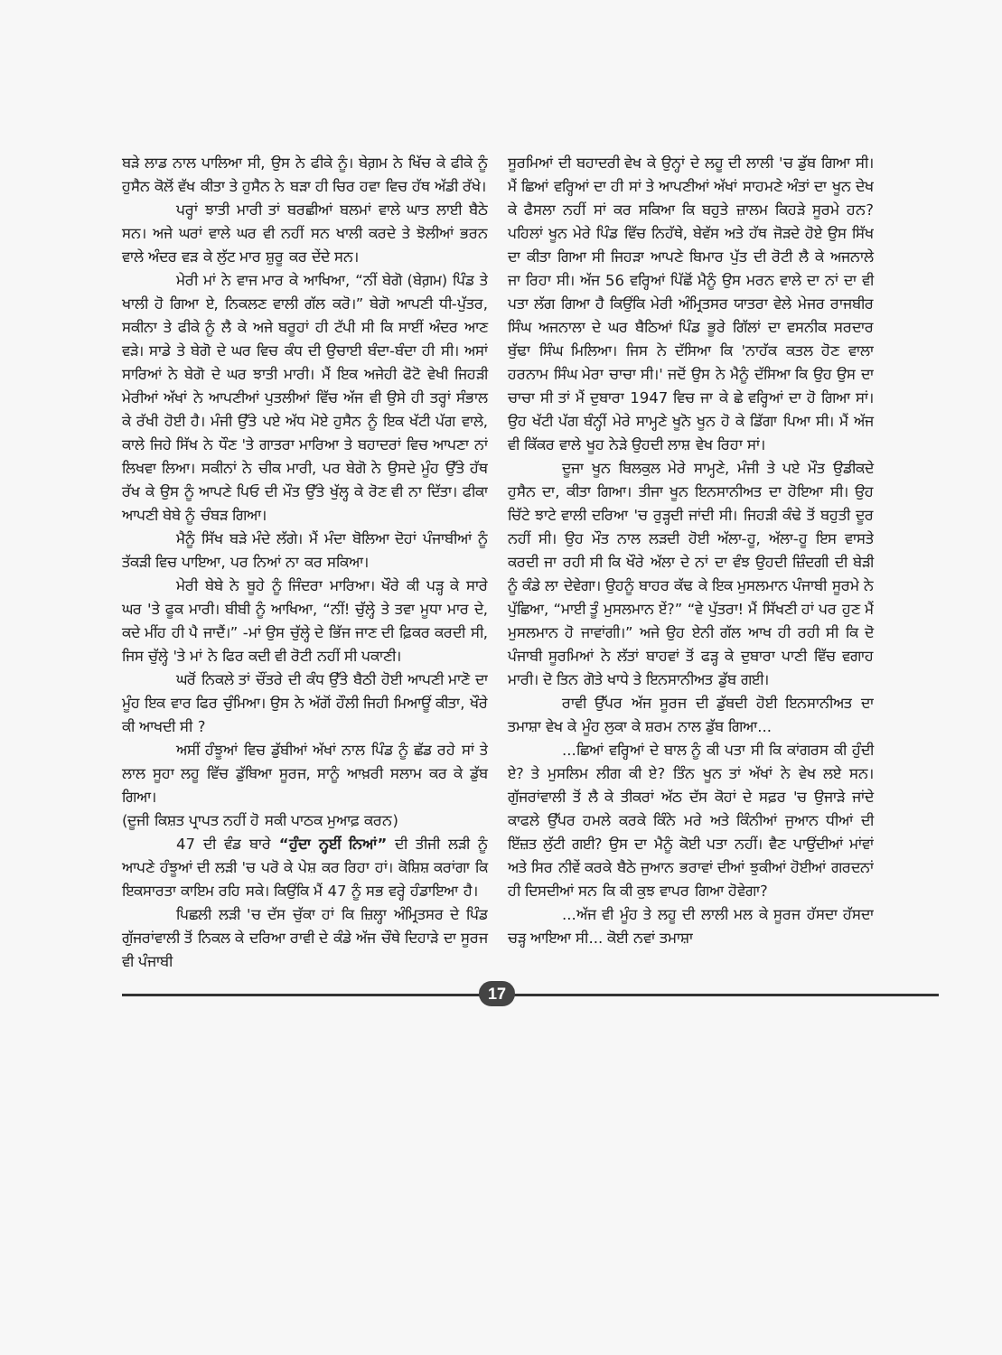ਬੜੇ ਲਾਡ ਨਾਲ ਪਾਲਿਆ ਸੀ, ਉਸ ਨੇ ਫੀਕੇ ਨੂੰ। ਬੇਗ਼ਮ ਨੇ ਖਿੱਚ ਕੇ ਫੀਕੇ ਨੂੰ ਹੁਸੈਨ ਕੋਲੋਂ ਵੱਖ ਕੀਤਾ ਤੇ ਹੁਸੈਨ ਨੇ ਬੜਾ ਹੀ ਚਿਰ ਹਵਾ ਵਿਚ ਹੱਥ ਅੱਡੀ ਰੱਖੇ।
ਪਰ੍ਹਾਂ ਝਾਤੀ ਮਾਰੀ ਤਾਂ ਬਰਛੀਆਂ ਬਲਮਾਂ ਵਾਲੇ ਘਾਤ ਲਾਈ ਬੈਠੇ ਸਨ। ਅਜੇ ਘਰਾਂ ਵਾਲੇ ਘਰ ਵੀ ਨਹੀਂ ਸਨ ਖਾਲੀ ਕਰਦੇ ਤੇ ਝੋਲੀਆਂ ਭਰਨ ਵਾਲੇ ਅੰਦਰ ਵੜ ਕੇ ਲੁੱਟ ਮਾਰ ਸ਼ੁਰੂ ਕਰ ਦੇਂਦੇ ਸਨ।
ਮੇਰੀ ਮਾਂ ਨੇ ਵਾਜ ਮਾਰ ਕੇ ਆਖਿਆ, “ਨੀਂ ਬੇਗੋ (ਬੇਗ਼ਮ) ਪਿੰਡ ਤੇ ਖਾਲੀ ਹੋ ਗਿਆ ਏ, ਨਿਕਲਣ ਵਾਲੀ ਗੱਲ ਕਰੋ।” ਬੇਗੋ ਆਪਣੀ ਧੀ-ਪੁੱਤਰ, ਸਕੀਨਾ ਤੇ ਫੀਕੇ ਨੂੰ ਲੈ ਕੇ ਅਜੇ ਬਰੂਹਾਂ ਹੀ ਟੱਪੀ ਸੀ ਕਿ ਸਾਈਂ ਅੰਦਰ ਆਣ ਵੜੇ। ਸਾਡੇ ਤੇ ਬੇਗੋ ਦੇ ਘਰ ਵਿਚ ਕੰਧ ਦੀ ਉਚਾਈ ਬੰਦਾ-ਬੰਦਾ ਹੀ ਸੀ। ਅਸਾਂ ਸਾਰਿਆਂ ਨੇ ਬੇਗੋ ਦੇ ਘਰ ਝਾਤੀ ਮਾਰੀ। ਮੈਂ ਇਕ ਅਜੇਹੀ ਫੋਟੋ ਵੇਖੀ ਜਿਹੜੀ ਮੇਰੀਆਂ ਅੱਖਾਂ ਨੇ ਆਪਣੀਆਂ ਪੁਤਲੀਆਂ ਵਿੱਚ ਅੱਜ ਵੀ ਉਸੇ ਹੀ ਤਰ੍ਹਾਂ ਸੰਭਾਲ ਕੇ ਰੱਖੀ ਹੋਈ ਹੈ। ਮੰਜੀ ਉੱਤੇ ਪਏ ਅੱਧ ਮੋਏ ਹੁਸੈਨ ਨੂੰ ਇਕ ਖੱਟੀ ਪੱਗ ਵਾਲੇ, ਕਾਲੇ ਜਿਹੇ ਸਿੱਖ ਨੇ ਧੌਣ 'ਤੇ ਗਾਤਰਾ ਮਾਰਿਆ ਤੇ ਬਹਾਦਰਾਂ ਵਿਚ ਆਪਣਾ ਨਾਂ ਲਿਖਵਾ ਲਿਆ। ਸਕੀਨਾਂ ਨੇ ਚੀਕ ਮਾਰੀ, ਪਰ ਬੇਗੋ ਨੇ ਉਸਦੇ ਮੂੰਹ ਉੱਤੇ ਹੱਥ ਰੱਖ ਕੇ ਉਸ ਨੂੰ ਆਪਣੇ ਪਿਓ ਦੀ ਮੌਤ ਉੱਤੇ ਖੁੱਲ੍ਹ ਕੇ ਰੋਣ ਵੀ ਨਾ ਦਿੱਤਾ। ਫੀਕਾ ਆਪਣੀ ਬੇਬੇ ਨੂੰ ਚੰਬੜ ਗਿਆ।
ਮੈਨੂੰ ਸਿੱਖ ਬੜੇ ਮੰਦੇ ਲੱਗੇ। ਮੈਂ ਮੰਦਾ ਬੋਲਿਆ ਦੋਹਾਂ ਪੰਜਾਬੀਆਂ ਨੂੰ ਤੱਕੜੀ ਵਿਚ ਪਾਇਆ, ਪਰ ਨਿਆਂ ਨਾ ਕਰ ਸਕਿਆ।
ਮੇਰੀ ਬੇਬੇ ਨੇ ਬੂਹੇ ਨੂੰ ਜਿੰਦਰਾ ਮਾਰਿਆ। ਖੌਰੇ ਕੀ ਪੜ੍ਹ ਕੇ ਸਾਰੇ ਘਰ 'ਤੇ ਫੂਕ ਮਾਰੀ। ਬੀਬੀ ਨੂੰ ਆਖਿਆ, “ਨੀਂ! ਚੁੱਲ੍ਹੇ ਤੇ ਤਵਾ ਮੂਧਾ ਮਾਰ ਦੇ, ਕਦੇ ਮੀਂਹ ਹੀ ਪੈ ਜਾਦੈਂ।” -ਮਾਂ ਉਸ ਚੁੱਲ੍ਹੇ ਦੇ ਭਿੱਜ ਜਾਣ ਦੀ ਫ਼ਿਕਰ ਕਰਦੀ ਸੀ, ਜਿਸ ਚੁੱਲ੍ਹੇ 'ਤੇ ਮਾਂ ਨੇ ਫਿਰ ਕਦੀ ਵੀ ਰੋਟੀ ਨਹੀਂ ਸੀ ਪਕਾਣੀ।
ਘਰੋਂ ਨਿਕਲੇ ਤਾਂ ਚੌਂਤਰੇ ਦੀ ਕੰਧ ਉੱਤੇ ਬੈਠੀ ਹੋਈ ਆਪਣੀ ਮਾਣੋ ਦਾ ਮੂੰਹ ਇਕ ਵਾਰ ਫਿਰ ਚੁੰਮਿਆ। ਉਸ ਨੇ ਅੱਗੋਂ ਹੌਲੀ ਜਿਹੀ ਮਿਆਊਂ ਕੀਤਾ, ਖੌਰੇ ਕੀ ਆਖਦੀ ਸੀ ?
ਅਸੀਂ ਹੰਝੂਆਂ ਵਿਚ ਡੁੱਬੀਆਂ ਅੱਖਾਂ ਨਾਲ ਪਿੰਡ ਨੂੰ ਛੱਡ ਰਹੇ ਸਾਂ ਤੇ ਲਾਲ ਸੂਹਾ ਲਹੂ ਵਿੱਚ ਡੁੱਬਿਆ ਸੂਰਜ, ਸਾਨੂੰ ਆਖ਼ਰੀ ਸਲਾਮ ਕਰ ਕੇ ਡੁੱਬ ਗਿਆ।
(ਦੂਜੀ ਕਿਸ਼ਤ ਪ੍ਰਾਪਤ ਨਹੀਂ ਹੋ ਸਕੀ ਪਾਠਕ ਮੁਆਫ਼ ਕਰਨ)
47 ਦੀ ਵੰਡ ਬਾਰੇ “ਹੁੰਦਾ ਨ੍ਹਈਂ ਨਿਆਂ” ਦੀ ਤੀਜੀ ਲੜੀ ਨੂੰ ਆਪਣੇ ਹੰਝੂਆਂ ਦੀ ਲੜੀ 'ਚ ਪਰੋ ਕੇ ਪੇਸ਼ ਕਰ ਰਿਹਾ ਹਾਂ। ਕੋਸ਼ਿਸ਼ ਕਰਾਂਗਾ ਕਿ ਇਕਸਾਰਤਾ ਕਾਇਮ ਰਹਿ ਸਕੇ। ਕਿਉਂਕਿ ਮੈਂ 47 ਨੂੰ ਸਭ ਵਰ੍ਹੇ ਹੰਡਾਇਆ ਹੈ।
ਪਿਛਲੀ ਲੜੀ 'ਚ ਦੱਸ ਚੁੱਕਾ ਹਾਂ ਕਿ ਜ਼ਿਲ੍ਹਾ ਅੰਮ੍ਰਿਤਸਰ ਦੇ ਪਿੰਡ ਗੁੱਜਰਾਂਵਾਲੀ ਤੋਂ ਨਿਕਲ ਕੇ ਦਰਿਆ ਰਾਵੀ ਦੇ ਕੰਡੇ ਅੱਜ ਚੌਥੇ ਦਿਹਾੜੇ ਦਾ ਸੂਰਜ ਵੀ ਪੰਜਾਬੀ
ਸੂਰਮਿਆਂ ਦੀ ਬਹਾਦਰੀ ਵੇਖ ਕੇ ਉਨ੍ਹਾਂ ਦੇ ਲਹੂ ਦੀ ਲਾਲੀ 'ਚ ਡੁੱਬ ਗਿਆ ਸੀ। ਮੈਂ ਛਿਆਂ ਵਰ੍ਹਿਆਂ ਦਾ ਹੀ ਸਾਂ ਤੇ ਆਪਣੀਆਂ ਅੱਖਾਂ ਸਾਹਮਣੇ ਅੰਤਾਂ ਦਾ ਖੂਨ ਦੇਖ ਕੇ ਫੈਸਲਾ ਨਹੀਂ ਸਾਂ ਕਰ ਸਕਿਆ ਕਿ ਬਹੁਤੇ ਜ਼ਾਲਮ ਕਿਹੜੇ ਸੂਰਮੇ ਹਨ? ਪਹਿਲਾਂ ਖੂਨ ਮੇਰੇ ਪਿੰਡ ਵਿੱਚ ਨਿਹੱਥੇ, ਬੇਵੱਸ ਅਤੇ ਹੱਥ ਜੋੜਦੇ ਹੋਏ ਉਸ ਸਿੱਖ ਦਾ ਕੀਤਾ ਗਿਆ ਸੀ ਜਿਹੜਾ ਆਪਣੇ ਬਿਮਾਰ ਪੁੱਤ ਦੀ ਰੋਟੀ ਲੈ ਕੇ ਅਜਨਾਲੇ ਜਾ ਰਿਹਾ ਸੀ। ਅੱਜ 56 ਵਰ੍ਹਿਆਂ ਪਿੱਛੋਂ ਮੈਨੂੰ ਉਸ ਮਰਨ ਵਾਲੇ ਦਾ ਨਾਂ ਦਾ ਵੀ ਪਤਾ ਲੱਗ ਗਿਆ ਹੈ ਕਿਉਂਕਿ ਮੇਰੀ ਅੰਮ੍ਰਿਤਸਰ ਯਾਤਰਾ ਵੇਲੇ ਮੇਜਰ ਰਾਜਬੀਰ ਸਿੰਘ ਅਜਨਾਲਾ ਦੇ ਘਰ ਬੈਠਿਆਂ ਪਿੰਡ ਭੂਰੇ ਗਿੱਲਾਂ ਦਾ ਵਸਨੀਕ ਸਰਦਾਰ ਬੁੱਢਾ ਸਿੰਘ ਮਿਲਿਆ। ਜਿਸ ਨੇ ਦੱਸਿਆ ਕਿ 'ਨਾਹੱਕ ਕਤਲ ਹੋਣ ਵਾਲਾ ਹਰਨਾਮ ਸਿੰਘ ਮੇਰਾ ਚਾਚਾ ਸੀ।' ਜਦੋਂ ਉਸ ਨੇ ਮੈਨੂੰ ਦੱਸਿਆ ਕਿ ਉਹ ਉਸ ਦਾ ਚਾਚਾ ਸੀ ਤਾਂ ਮੈਂ ਦੁਬਾਰਾ 1947 ਵਿਚ ਜਾ ਕੇ ਛੇ ਵਰ੍ਹਿਆਂ ਦਾ ਹੋ ਗਿਆ ਸਾਂ। ਉਹ ਖੱਟੀ ਪੱਗ ਬੰਨ੍ਹੀਂ ਮੇਰੇ ਸਾਮ੍ਹਣੇ ਖੂਨੋ ਖੂਨ ਹੋ ਕੇ ਡਿੱਗਾ ਪਿਆ ਸੀ। ਮੈਂ ਅੱਜ ਵੀ ਕਿੱਕਰ ਵਾਲੇ ਖੂਹ ਨੇੜੇ ਉਹਦੀ ਲਾਸ਼ ਵੇਖ ਰਿਹਾ ਸਾਂ।
ਦੂਜਾ ਖੂਨ ਬਿਲਕੁਲ ਮੇਰੇ ਸਾਮ੍ਹਣੇ, ਮੰਜੀ ਤੇ ਪਏ ਮੌਤ ਉਡੀਕਦੇ ਹੁਸੈਨ ਦਾ, ਕੀਤਾ ਗਿਆ। ਤੀਜਾ ਖੂਨ ਇਨਸਾਨੀਅਤ ਦਾ ਹੋਇਆ ਸੀ। ਉਹ ਚਿੱਟੇ ਝਾਟੇ ਵਾਲੀ ਦਰਿਆ 'ਚ ਰੁੜ੍ਹਦੀ ਜਾਂਦੀ ਸੀ। ਜਿਹੜੀ ਕੰਢੇ ਤੋਂ ਬਹੁਤੀ ਦੂਰ ਨਹੀਂ ਸੀ। ਉਹ ਮੌਤ ਨਾਲ ਲੜਦੀ ਹੋਈ ਅੱਲਾ-ਹੂ, ਅੱਲਾ-ਹੂ ਇਸ ਵਾਸਤੇ ਕਰਦੀ ਜਾ ਰਹੀ ਸੀ ਕਿ ਖੌਰੇ ਅੱਲਾ ਦੇ ਨਾਂ ਦਾ ਵੰਝ ਉਹਦੀ ਜ਼ਿੰਦਗੀ ਦੀ ਬੇੜੀ ਨੂੰ ਕੰਡੇ ਲਾ ਦੇਵੇਗਾ। ਉਹਨੂੰ ਬਾਹਰ ਕੱਢ ਕੇ ਇਕ ਮੁਸਲਮਾਨ ਪੰਜਾਬੀ ਸੂਰਮੇ ਨੇ ਪੁੱਛਿਆ, “ਮਾਈ ਤੂੰ ਮੁਸਲਮਾਨ ਏਂ?” “ਵੇ ਪੁੱਤਰਾ! ਮੈਂ ਸਿੱਖਣੀ ਹਾਂ ਪਰ ਹੁਣ ਮੈਂ ਮੁਸਲਮਾਨ ਹੋ ਜਾਵਾਂਗੀ।” ਅਜੇ ਉਹ ਏਨੀ ਗੱਲ ਆਖ ਹੀ ਰਹੀ ਸੀ ਕਿ ਦੋ ਪੰਜਾਬੀ ਸੂਰਮਿਆਂ ਨੇ ਲੱਤਾਂ ਬਾਹਵਾਂ ਤੋਂ ਫੜ੍ਹ ਕੇ ਦੁਬਾਰਾ ਪਾਣੀ ਵਿੱਚ ਵਗਾਹ ਮਾਰੀ। ਦੋ ਤਿਨ ਗੋਤੇ ਖਾਧੇ ਤੇ ਇਨਸਾਨੀਅਤ ਡੁੱਬ ਗਈ।
ਰਾਵੀ ਉੱਪਰ ਅੱਜ ਸੂਰਜ ਦੀ ਡੁੱਬਦੀ ਹੋਈ ਇਨਸਾਨੀਅਤ ਦਾ ਤਮਾਸ਼ਾ ਵੇਖ ਕੇ ਮੂੰਹ ਲੁਕਾ ਕੇ ਸ਼ਰਮ ਨਾਲ ਡੁੱਬ ਗਿਆ...
...ਛਿਆਂ ਵਰ੍ਹਿਆਂ ਦੇ ਬਾਲ ਨੂੰ ਕੀ ਪਤਾ ਸੀ ਕਿ ਕਾਂਗਰਸ ਕੀ ਹੁੰਦੀ ਏ? ਤੇ ਮੁਸਲਿਮ ਲੀਗ ਕੀ ਏ? ਤਿੰਨ ਖੂਨ ਤਾਂ ਅੱਖਾਂ ਨੇ ਵੇਖ ਲਏ ਸਨ। ਗੁੱਜਰਾਂਵਾਲੀ ਤੋਂ ਲੈ ਕੇ ਤੀਕਰਾਂ ਅੱਠ ਦੱਸ ਕੋਹਾਂ ਦੇ ਸਫ਼ਰ 'ਚ ਉਜਾੜੇ ਜਾਂਦੇ ਕਾਫਲੇ ਉੱਪਰ ਹਮਲੇ ਕਰਕੇ ਕਿੰਨੇ ਮਰੇ ਅਤੇ ਕਿੰਨੀਆਂ ਜੁਆਨ ਧੀਆਂ ਦੀ ਇੱਜ਼ਤ ਲੁੱਟੀ ਗਈ? ਉਸ ਦਾ ਮੈਨੂੰ ਕੋਈ ਪਤਾ ਨਹੀਂ। ਵੈਣ ਪਾਉਂਦੀਆਂ ਮਾਂਵਾਂ ਅਤੇ ਸਿਰ ਨੀਵੇਂ ਕਰਕੇ ਬੈਠੇ ਜੁਆਨ ਭਰਾਵਾਂ ਦੀਆਂ ਝੁਕੀਆਂ ਹੋਈਆਂ ਗਰਦਨਾਂ ਹੀ ਦਿਸਦੀਆਂ ਸਨ ਕਿ ਕੀ ਕੁਝ ਵਾਪਰ ਗਿਆ ਹੋਵੇਗਾ?
...ਅੱਜ ਵੀ ਮੂੰਹ ਤੇ ਲਹੂ ਦੀ ਲਾਲੀ ਮਲ ਕੇ ਸੂਰਜ ਹੱਸਦਾ ਹੱਸਦਾ ਚੜ੍ਹ ਆਇਆ ਸੀ... ਕੋਈ ਨਵਾਂ ਤਮਾਸ਼ਾ
17